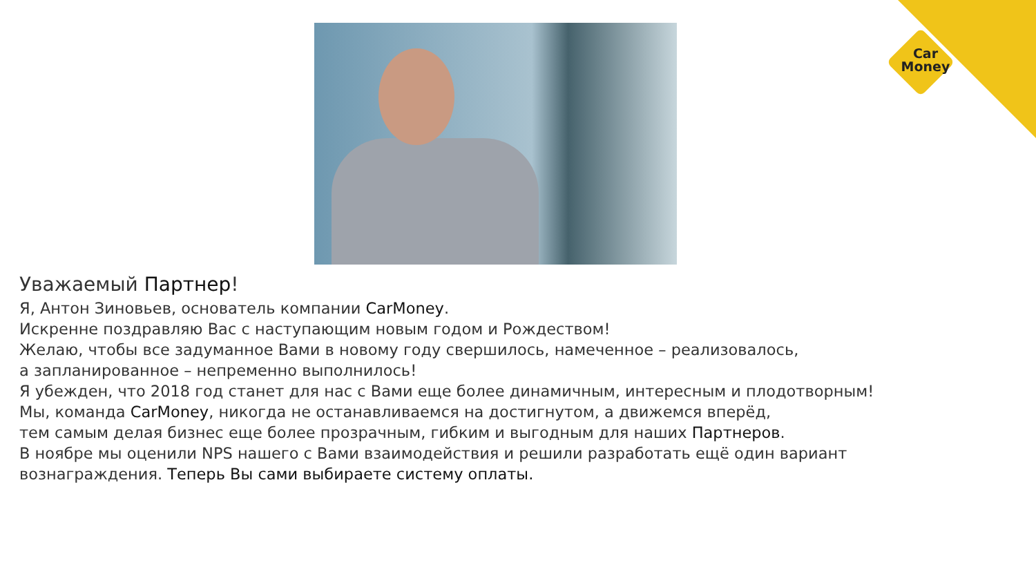Car
Money
Уважаемый Партнер!
Я, Антон Зиновьев, основатель компании CarMoney.
Искренне поздравляю Вас с наступающим новым годом и Рождеством!
Желаю, чтобы все задуманное Вами в новому году свершилось, намеченное – реализовалось,
а запланированное – непременно выполнилось!
Я убежден, что 2018 год станет для нас с Вами еще более динамичным, интересным и плодотворным!
Мы, команда CarMoney, никогда не останавливаемся на достигнутом, а движемся вперёд,
тем самым делая бизнес еще более прозрачным, гибким и выгодным для наших Партнеров.
В ноябре мы оценили NPS нашего с Вами взаимодействия и решили разработать ещё один вариант
вознаграждения. Теперь Вы сами выбираете систему оплаты.